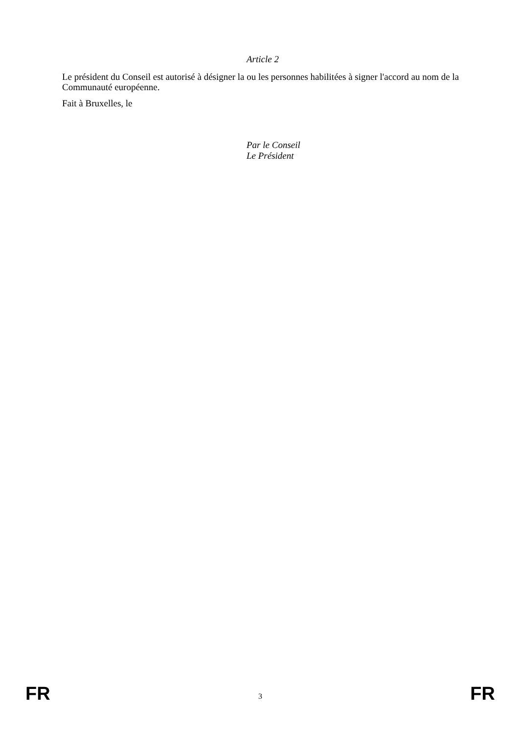Article 2
Le président du Conseil est autorisé à désigner la ou les personnes habilitées à signer l'accord au nom de la Communauté européenne.
Fait à Bruxelles, le
Par le Conseil
Le Président
FR 3 FR